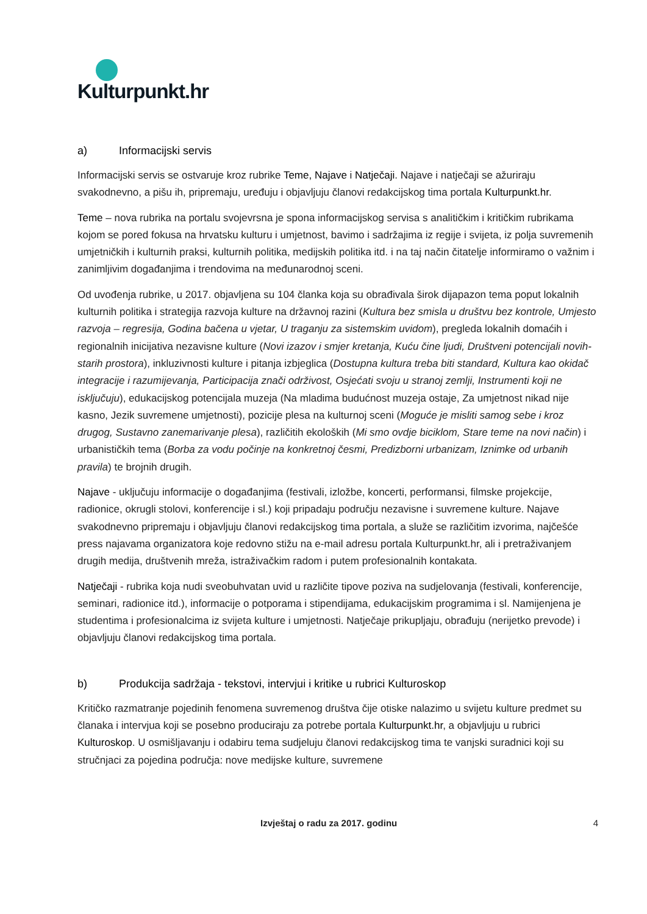Kulturpunkt.hr
a) Informacijski servis
Informacijski servis se ostvaruje kroz rubrike Teme, Najave i Natječaji. Najave i natječaji se ažuriraju svakodnevno, a pišu ih, pripremaju, uređuju i objavljuju članovi redakcijskog tima portala Kulturpunkt.hr.
Teme – nova rubrika na portalu svojevrsna je spona informacijskog servisa s analitičkim i kritičkim rubrikama kojom se pored fokusa na hrvatsku kulturu i umjetnost, bavimo i sadržajima iz regije i svijeta, iz polja suvremenih umjetničkih i kulturnih praksi, kulturnih politika, medijskih politika itd. i na taj način čitatelje informiramo o važnim i zanimljivim događanjima i trendovima na međunarodnoj sceni.
Od uvođenja rubrike, u 2017. objavljena su 104 članka koja su obrađivala širok dijapazon tema poput lokalnih kulturnih politika i strategija razvoja kulture na državnoj razini (Kultura bez smisla u društvu bez kontrole, Umjesto razvoja – regresija, Godina bačena u vjetar, U traganju za sistemskim uvidom), pregleda lokalnih domaćih i regionalnih inicijativa nezavisne kulture (Novi izazov i smjer kretanja, Kuću čine ljudi, Društveni potencijali novih-starih prostora), inkluzivnosti kulture i pitanja izbjeglica (Dostupna kultura treba biti standard, Kultura kao okidač integracije i razumijevanja, Participacija znači održivost, Osjećati svoju u stranoj zemlji, Instrumenti koji ne isključuju), edukacijskog potencijala muzeja (Na mladima budućnost muzeja ostaje, Za umjetnost nikad nije kasno, Jezik suvremene umjetnosti), pozicije plesa na kulturnoj sceni (Moguće je misliti samog sebe i kroz drugog, Sustavno zanemarivanje plesa), različitih ekoloških (Mi smo ovdje biciklom, Stare teme na novi način) i urbanističkih tema (Borba za vodu počinje na konkretnoj česmi, Predizborni urbanizam, Iznimke od urbanih pravila) te brojnih drugih.
Najave - uključuju informacije o događanjima (festivali, izložbe, koncerti, performansi, filmske projekcije, radionice, okrugli stolovi, konferencije i sl.) koji pripadaju području nezavisne i suvremene kulture. Najave svakodnevno pripremaju i objavljuju članovi redakcijskog tima portala, a služe se različitim izvorima, najčešće press najavama organizatora koje redovno stižu na e-mail adresu portala Kulturpunkt.hr, ali i pretraživanjem drugih medija, društvenih mreža, istraživačkim radom i putem profesionalnih kontakata.
Natječaji - rubrika koja nudi sveobuhvatan uvid u različite tipove poziva na sudjelovanja (festivali, konferencije, seminari, radionice itd.), informacije o potporama i stipendijama, edukacijskim programima i sl. Namijenjena je studentima i profesionalcima iz svijeta kulture i umjetnosti. Natječaje prikupljaju, obrađuju (nerijetko prevode) i objavljuju članovi redakcijskog tima portala.
b) Produkcija sadržaja - tekstovi, intervjui i kritike u rubrici Kulturoskop
Kritičko razmatranje pojedinih fenomena suvremenog društva čije otiske nalazimo u svijetu kulture predmet su članaka i intervjua koji se posebno produciraju za potrebe portala Kulturpunkt.hr, a objavljuju u rubrici Kulturoskop. U osmišljavanju i odabiru tema sudjeluju članovi redakcijskog tima te vanjski suradnici koji su stručnjaci za pojedina područja: nove medijske kulture, suvremene
Izvještaj o radu za 2017. godinu 4